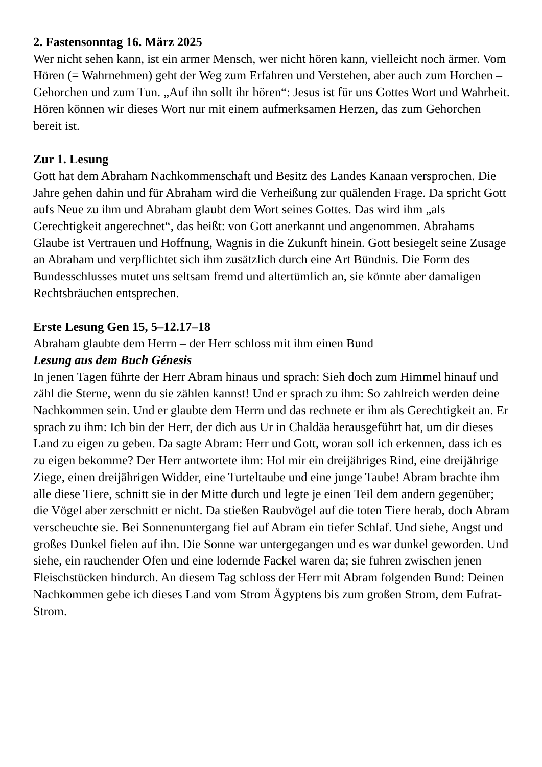2. Fastensonntag 16. März 2025
Wer nicht sehen kann, ist ein armer Mensch, wer nicht hören kann, vielleicht noch ärmer. Vom Hören (= Wahrnehmen) geht der Weg zum Erfahren und Verstehen, aber auch zum Horchen – Gehorchen und zum Tun. „Auf ihn sollt ihr hören“: Jesus ist für uns Gottes Wort und Wahrheit. Hören können wir dieses Wort nur mit einem aufmerksamen Herzen, das zum Gehorchen bereit ist.
Zur 1. Lesung
Gott hat dem Abraham Nachkommenschaft und Besitz des Landes Kanaan versprochen. Die Jahre gehen dahin und für Abraham wird die Verheißung zur quälenden Frage. Da spricht Gott aufs Neue zu ihm und Abraham glaubt dem Wort seines Gottes. Das wird ihm „als Gerechtigkeit angerechnet“, das heißt: von Gott anerkannt und angenommen. Abrahams Glaube ist Vertrauen und Hoffnung, Wagnis in die Zukunft hinein. Gott besiegelt seine Zusage an Abraham und verpflichtet sich ihm zusätzlich durch eine Art Bündnis. Die Form des Bundesschlusses mutet uns seltsam fremd und altertümlich an, sie könnte aber damaligen Rechtsbräuchen entsprechen.
Erste Lesung Gen 15, 5–12.17–18
Abraham glaubte dem Herrn – der Herr schloss mit ihm einen Bund
Lesung aus dem Buch Génesis
In jenen Tagen führte der Herr Abram hinaus und sprach: Sieh doch zum Himmel hinauf und zähl die Sterne, wenn du sie zählen kannst! Und er sprach zu ihm: So zahlreich werden deine Nachkommen sein. Und er glaubte dem Herrn und das rechnete er ihm als Gerechtigkeit an. Er sprach zu ihm: Ich bin der Herr, der dich aus Ur in Chaldäa herausgeführt hat, um dir dieses Land zu eigen zu geben. Da sagte Abram: Herr und Gott, woran soll ich erkennen, dass ich es zu eigen bekomme? Der Herr antwortete ihm: Hol mir ein dreijähriges Rind, eine dreijährige Ziege, einen dreijährigen Widder, eine Turteltaube und eine junge Taube! Abram brachte ihm alle diese Tiere, schnitt sie in der Mitte durch und legte je einen Teil dem andern gegenüber; die Vögel aber zerschnitt er nicht. Da stießen Raubvögel auf die toten Tiere herab, doch Abram verscheuchte sie. Bei Sonnenuntergang fiel auf Abram ein tiefer Schlaf. Und siehe, Angst und großes Dunkel fielen auf ihn. Die Sonne war untergegangen und es war dunkel geworden. Und siehe, ein rauchender Ofen und eine lodernde Fackel waren da; sie fuhren zwischen jenen Fleischstücken hindurch. An diesem Tag schloss der Herr mit Abram folgenden Bund: Deinen Nachkommen gebe ich dieses Land vom Strom Ägyptens bis zum großen Strom, dem Eufrat-Strom.